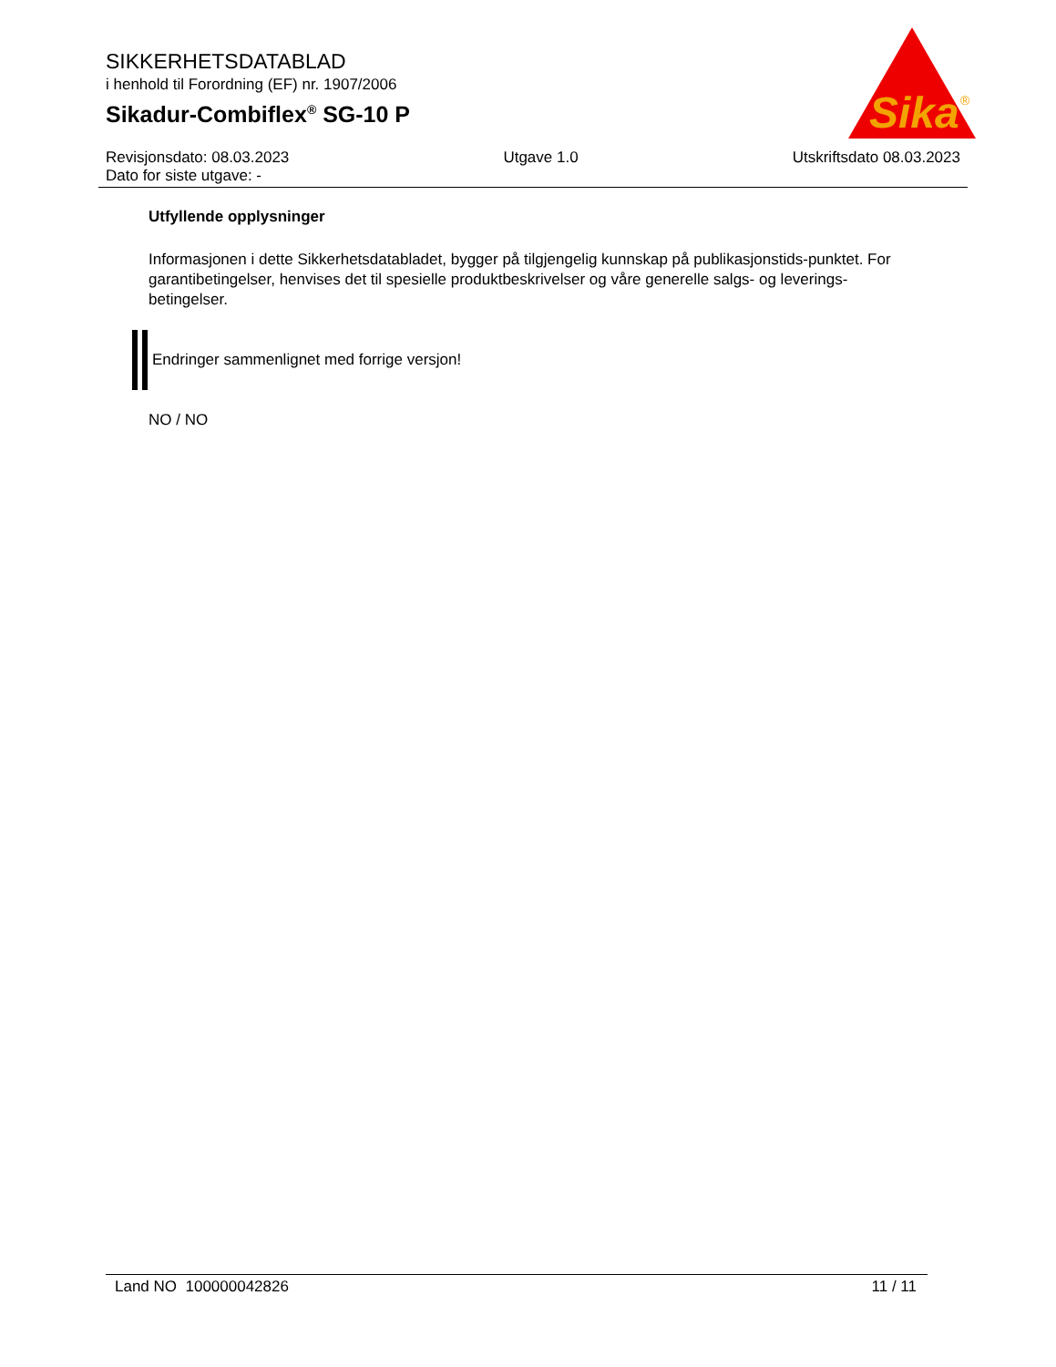SIKKERHETSDATABLAD
i henhold til Forordning (EF) nr. 1907/2006
Sikadur-Combiflex<sup>®</sup> SG-10 P
Sika
®
Revisjonsdato: 08.03.2023 Utgave 1.0 Utskriftsdato 08.03.2023
Dato for siste utgave: -
Utfyllende opplysninger
Informasjonen i dette Sikkerhetsdatabladet, bygger på tilgjengelig kunnskap på publikasjonstids-punktet. For garantibetingelser, henvises det til spesielle produktbeskrivelser og våre generelle salgs- og leverings- betingelser.
Endringer sammenlignet med forrige versjon!
NO / NO
Land NO 100000042826 11 / 11